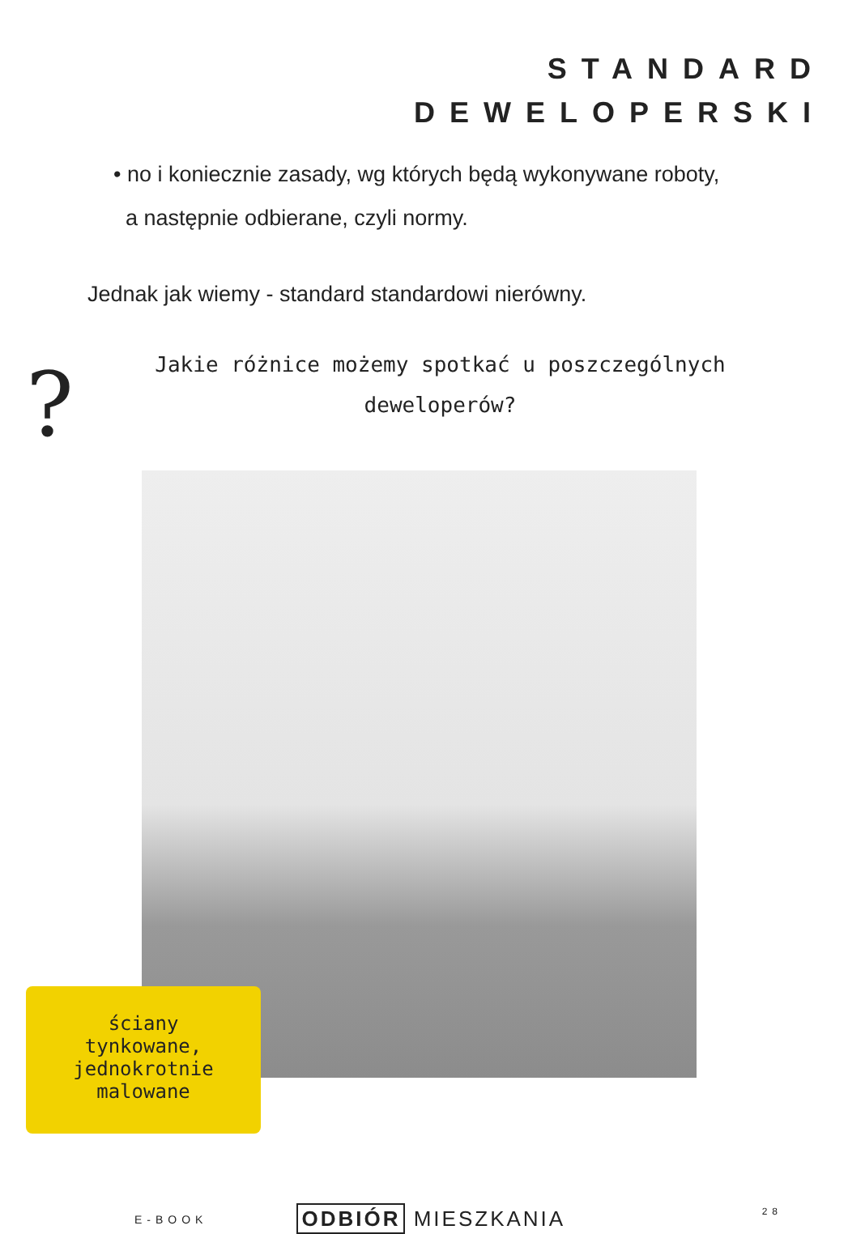STANDARD
DEWELOPERSKI
• no i koniecznie zasady, wg których będą wykonywane roboty,
a następnie odbierane, czyli normy.
Jednak jak wiemy - standard standardowi nierówny.
?
Jakie różnice możemy spotkać u poszczególnych deweloperów?
ściany
tynkowane,
jednokrotnie
malowane
E-BOOK ODBIÓR MIESZKANIA 28